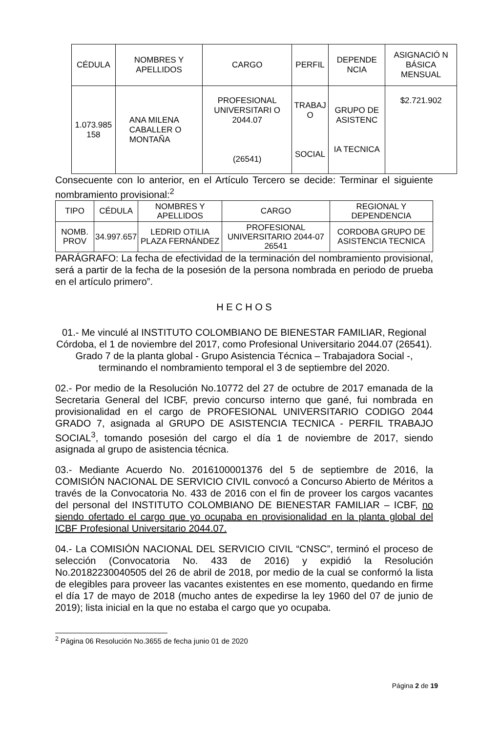| CÉDULA | NOMBRES Y APELLIDOS | CARGO | PERFIL | DEPENDE NCIA | ASIGNACIÓ N BÁSICA MENSUAL |
| --- | --- | --- | --- | --- | --- |
| 1.073.985 158 | ANA MILENA CABALLER O MONTAÑA | PROFESIONAL UNIVERSITARI O 2044.07 (26541) | TRABAJ O SOCIAL | GRUPO DE ASISTENC IA TECNICA | $2.721.902 |
Consecuente con lo anterior, en el Artículo Tercero se decide: Terminar el siguiente nombramiento provisional:<sup>2</sup>
| TIPO | CÉDULA | NOMBRES Y APELLIDOS | CARGO | REGIONAL Y DEPENDENCIA |
| --- | --- | --- | --- | --- |
| NOMB. PROV | 34.997.657 | LEDRID OTILIA PLAZA FERNÁNDEZ | PROFESIONAL UNIVERSITARIO 2044-07 26541 | CORDOBA GRUPO DE ASISTENCIA TECNICA |
PARÁGRAFO: La fecha de efectividad de la terminación del nombramiento provisional, será a partir de la fecha de la posesión de la persona nombrada en periodo de prueba en el artículo primero”.
H E C H O S
01.- Me vinculé al INSTITUTO COLOMBIANO DE BIENESTAR FAMILIAR, Regional Córdoba, el 1 de noviembre del 2017, como Profesional Universitario 2044.07 (26541). Grado 7 de la planta global - Grupo Asistencia Técnica – Trabajadora Social -, terminando el nombramiento temporal el 3 de septiembre del 2020.
02.- Por medio de la Resolución No.10772 del 27 de octubre de 2017 emanada de la Secretaria General del ICBF, previo concurso interno que gané, fui nombrada en provisionalidad en el cargo de PROFESIONAL UNIVERSITARIO CODIGO 2044 GRADO 7, asignada al GRUPO DE ASISTENCIA TECNICA - PERFIL TRABAJO SOCIAL<sup>3</sup>, tomando posesión del cargo el día 1 de noviembre de 2017, siendo asignada al grupo de asistencia técnica.
03.- Mediante Acuerdo No. 2016100001376 del 5 de septiembre de 2016, la COMISIÓN NACIONAL DE SERVICIO CIVIL convocó a Concurso Abierto de Méritos a través de la Convocatoria No. 433 de 2016 con el fin de proveer los cargos vacantes del personal del INSTITUTO COLOMBIANO DE BIENESTAR FAMILIAR – ICBF, no siendo ofertado el cargo que yo ocupaba en provisionalidad en la planta global del ICBF Profesional Universitario 2044.07.
04.- La COMISIÓN NACIONAL DEL SERVICIO CIVIL “CNSC”, terminó el proceso de selección (Convocatoria No. 433 de 2016) y expidió la Resolución No.20182230040505 del 26 de abril de 2018, por medio de la cual se conformó la lista de elegibles para proveer las vacantes existentes en ese momento, quedando en firme el día 17 de mayo de 2018 (mucho antes de expedirse la ley 1960 del 07 de junio de 2019); lista inicial en la que no estaba el cargo que yo ocupaba.
<sup>2</sup> Página 06 Resolución No.3655 de fecha junio 01 de 2020
Página 2 de 19